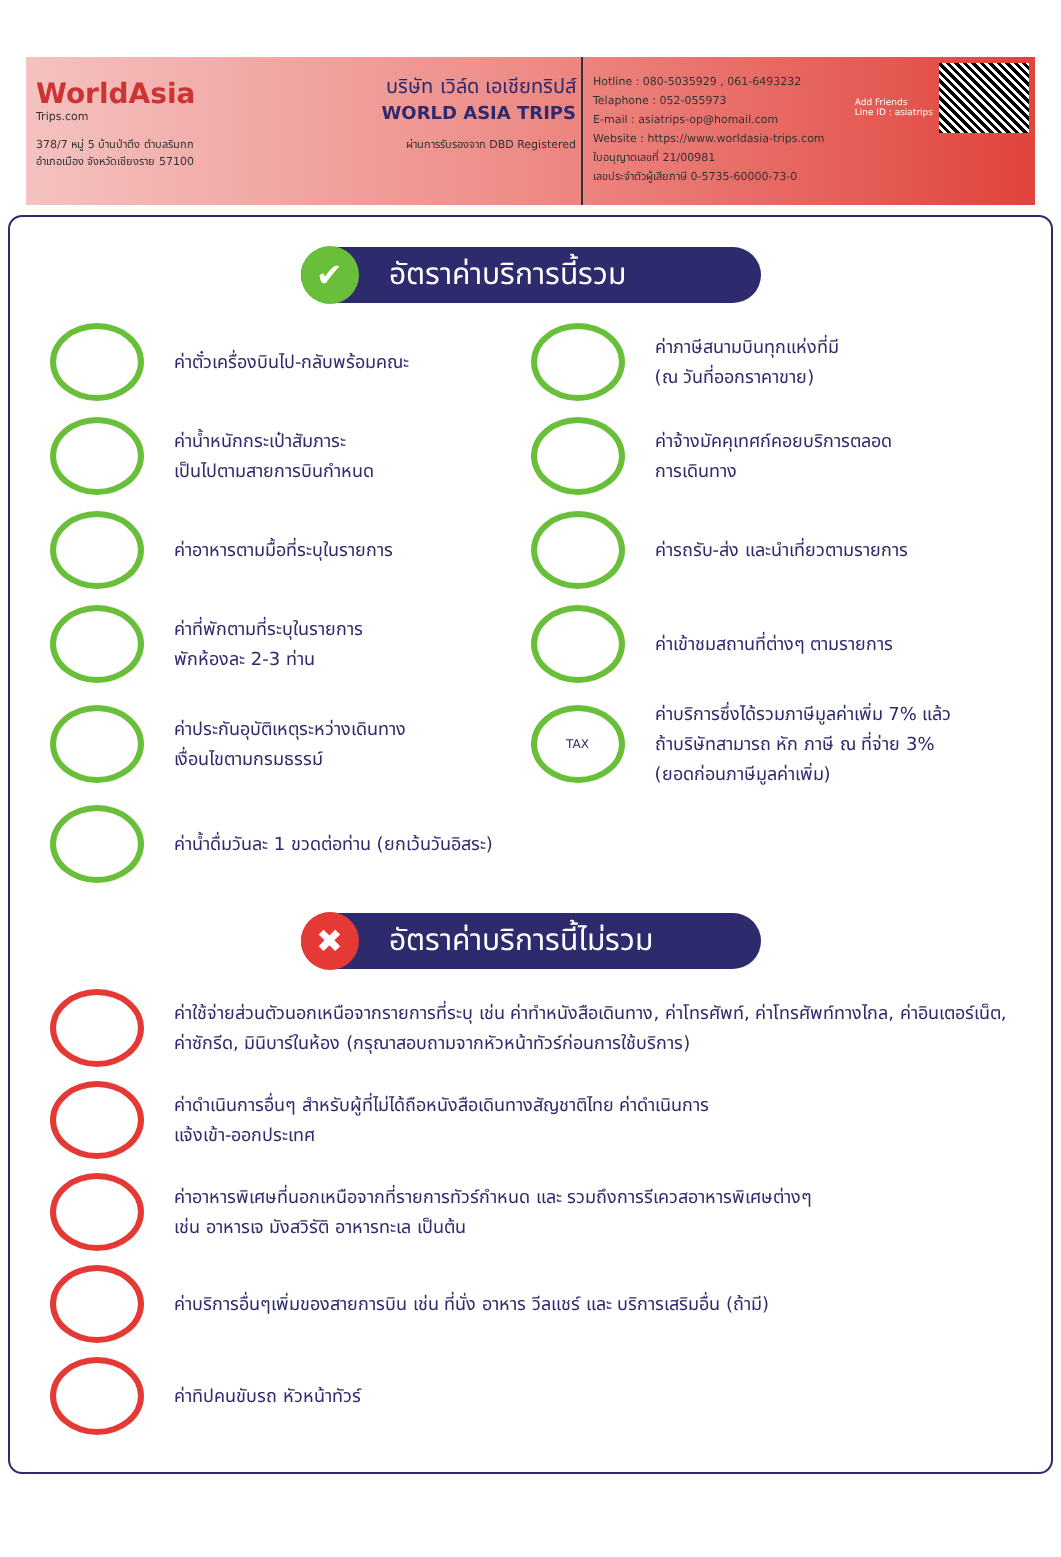WorldAsia
Trips.com
378/7 หมู่ 5 บ้านป่าตึง ตำบลริมกก
อำเภอเมือง จังหวัดเชียงราย 57100
บริษัท เวิล์ด เอเชียทริปส์
WORLD ASIA TRIPS
ผ่านการรับรองจาก DBD Registered
Hotline : 080-5035929 , 061-6493232
Telaphone : 052-055973
E-mail : asiatrips-op@homail.com
Website : https://www.worldasia-trips.com
ใบอนุญาตเลขที่ 21/00981
เลขประจำตัวผู้เสียภาษี 0-5735-60000-73-0
Add Friends
Line ID : asiatrips
✔ อัตราค่าบริการนี้รวม
ค่าตั๋วเครื่องบินไป-กลับพร้อมคณะ
ค่าภาษีสนามบินทุกแห่งที่มี
(ณ วันที่ออกราคาขาย)
ค่าน้ำหนักกระเป๋าสัมภาระ
เป็นไปตามสายการบินกำหนด
ค่าจ้างมัคคุเทศก์คอยบริการตลอด
การเดินทาง
ค่าอาหารตามมื้อที่ระบุในรายการ
ค่ารถรับ-ส่ง และนำเที่ยวตามรายการ
ค่าที่พักตามที่ระบุในรายการ
พักห้องละ 2-3 ท่าน
ค่าเข้าชมสถานที่ต่างๆ ตามรายการ
ค่าประกันอุบัติเหตุระหว่างเดินทาง
เงื่อนไขตามกรมธรรม์
TAX
ค่าบริการซึ่งได้รวมภาษีมูลค่าเพิ่ม 7% แล้ว
ถ้าบริษัทสามารถ หัก ภาษี ณ ที่จ่าย 3%
(ยอดก่อนภาษีมูลค่าเพิ่ม)
ค่าน้ำดื่มวันละ 1 ขวดต่อท่าน (ยกเว้นวันอิสระ)
✖ อัตราค่าบริการนี้ไม่รวม
ค่าใช้จ่ายส่วนตัวนอกเหนือจากรายการที่ระบุ เช่น ค่าทำหนังสือเดินทาง, ค่าโทรศัพท์, ค่าโทรศัพท์ทางไกล, ค่าอินเตอร์เน็ต, ค่าซักรีด, มินิบาร์ในห้อง (กรุณาสอบถามจากหัวหน้าทัวร์ก่อนการใช้บริการ)
ค่าดำเนินการอื่นๆ สำหรับผู้ที่ไม่ได้ถือหนังสือเดินทางสัญชาติไทย ค่าดำเนินการ
แจ้งเข้า-ออกประเทศ
ค่าอาหารพิเศษที่นอกเหนือจากที่รายการทัวร์กำหนด และ รวมถึงการรีเควสอาหารพิเศษต่างๆ
เช่น อาหารเจ มังสวิรัติ อาหารทะเล เป็นต้น
ค่าบริการอื่นๆเพิ่มของสายการบิน เช่น ที่นั่ง อาหาร วีลแชร์ และ บริการเสริมอื่น (ถ้ามี)
ค่าทิปคนขับรถ หัวหน้าทัวร์